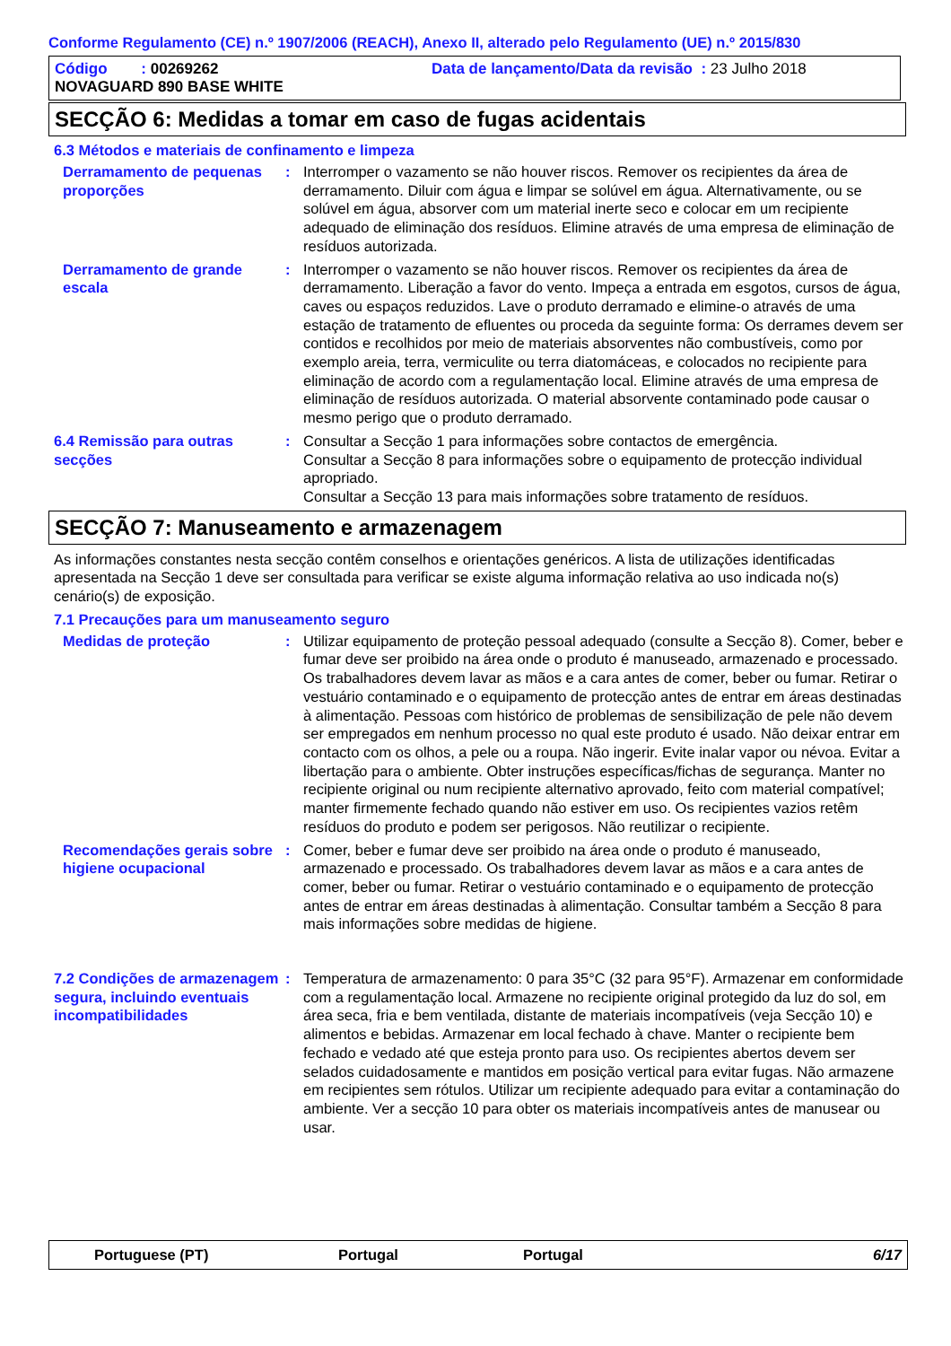Conforme Regulamento (CE) n.º 1907/2006 (REACH), Anexo II, alterado pelo Regulamento (UE) n.º 2015/830
Código : 00269262 Data de lançamento/Data da revisão : 23 Julho 2018
NOVAGUARD 890 BASE WHITE
SECÇÃO 6: Medidas a tomar em caso de fugas acidentais
6.3 Métodos e materiais de confinamento e limpeza
Derramamento de pequenas proporções
: Interromper o vazamento se não houver riscos. Remover os recipientes da área de derramamento. Diluir com água e limpar se solúvel em água. Alternativamente, ou se solúvel em água, absorver com um material inerte seco e colocar em um recipiente adequado de eliminação dos resíduos. Elimine através de uma empresa de eliminação de resíduos autorizada.
Derramamento de grande escala
: Interromper o vazamento se não houver riscos. Remover os recipientes da área de derramamento. Liberação a favor do vento. Impeça a entrada em esgotos, cursos de água, caves ou espaços reduzidos. Lave o produto derramado e elimine-o através de uma estação de tratamento de efluentes ou proceda da seguinte forma: Os derrames devem ser contidos e recolhidos por meio de materiais absorventes não combustíveis, como por exemplo areia, terra, vermiculite ou terra diatomáceas, e colocados no recipiente para eliminação de acordo com a regulamentação local. Elimine através de uma empresa de eliminação de resíduos autorizada. O material absorvente contaminado pode causar o mesmo perigo que o produto derramado.
6.4 Remissão para outras secções
: Consultar a Secção 1 para informações sobre contactos de emergência.
Consultar a Secção 8 para informações sobre o equipamento de protecção individual apropriado.
Consultar a Secção 13 para mais informações sobre tratamento de resíduos.
SECÇÃO 7: Manuseamento e armazenagem
As informações constantes nesta secção contêm conselhos e orientações genéricos. A lista de utilizações identificadas apresentada na Secção 1 deve ser consultada para verificar se existe alguma informação relativa ao uso indicada no(s) cenário(s) de exposição.
7.1 Precauções para um manuseamento seguro
Medidas de proteção : Utilizar equipamento de proteção pessoal adequado (consulte a Secção 8). Comer, beber e fumar deve ser proibido na área onde o produto é manuseado, armazenado e processado. Os trabalhadores devem lavar as mãos e a cara antes de comer, beber ou fumar. Retirar o vestuário contaminado e o equipamento de protecção antes de entrar em áreas destinadas à alimentação. Pessoas com histórico de problemas de sensibilização de pele não devem ser empregados em nenhum processo no qual este produto é usado. Não deixar entrar em contacto com os olhos, a pele ou a roupa. Não ingerir. Evite inalar vapor ou névoa. Evitar a libertação para o ambiente. Obter instruções específicas/fichas de segurança. Manter no recipiente original ou num recipiente alternativo aprovado, feito com material compatível; manter firmemente fechado quando não estiver em uso. Os recipientes vazios retêm resíduos do produto e podem ser perigosos. Não reutilizar o recipiente.
Recomendações gerais sobre higiene ocupacional
: Comer, beber e fumar deve ser proibido na área onde o produto é manuseado, armazenado e processado. Os trabalhadores devem lavar as mãos e a cara antes de comer, beber ou fumar. Retirar o vestuário contaminado e o equipamento de protecção antes de entrar em áreas destinadas à alimentação. Consultar também a Secção 8 para mais informações sobre medidas de higiene.
7.2 Condições de armazenagem segura, incluindo eventuais incompatibilidades
: Temperatura de armazenamento: 0 para 35°C (32 para 95°F). Armazenar em conformidade com a regulamentação local. Armazene no recipiente original protegido da luz do sol, em área seca, fria e bem ventilada, distante de materiais incompatíveis (veja Secção 10) e alimentos e bebidas. Armazenar em local fechado à chave. Manter o recipiente bem fechado e vedado até que esteja pronto para uso. Os recipientes abertos devem ser selados cuidadosamente e mantidos em posição vertical para evitar fugas. Não armazene em recipientes sem rótulos. Utilizar um recipiente adequado para evitar a contaminação do ambiente. Ver a secção 10 para obter os materiais incompatíveis antes de manusear ou usar.
Portuguese (PT) Portugal Portugal 6/17